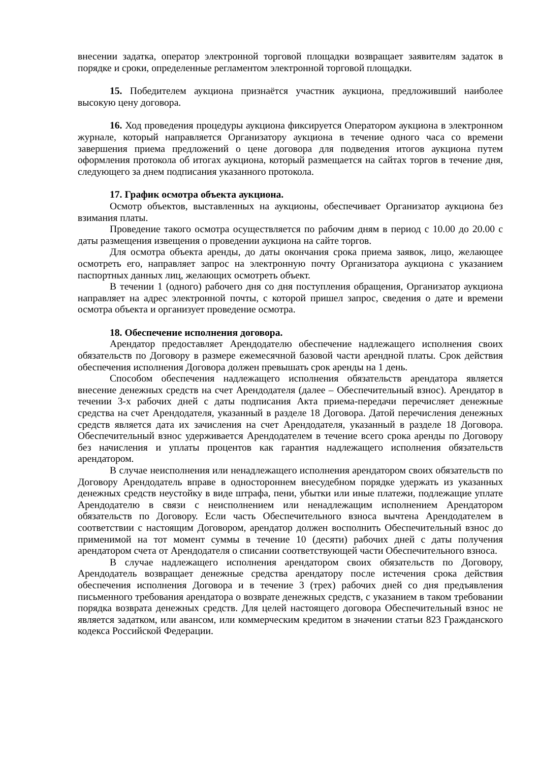внесении задатка, оператор электронной торговой площадки возвращает заявителям задаток в порядке и сроки, определенные регламентом электронной торговой площадки.
15. Победителем аукциона признаётся участник аукциона, предложивший наиболее высокую цену договора.
16. Ход проведения процедуры аукциона фиксируется Оператором аукциона в электронном журнале, который направляется Организатору аукциона в течение одного часа со времени завершения приема предложений о цене договора для подведения итогов аукциона путем оформления протокола об итогах аукциона, который размещается на сайтах торгов в течение дня, следующего за днем подписания указанного протокола.
17. График осмотра объекта аукциона.
Осмотр объектов, выставленных на аукционы, обеспечивает Организатор аукциона без взимания платы.
Проведение такого осмотра осуществляется по рабочим дням в период с 10.00 до 20.00 с даты размещения извещения о проведении аукциона на сайте торгов.
Для осмотра объекта аренды, до даты окончания срока приема заявок, лицо, желающее осмотреть его, направляет запрос на электронную почту Организатора аукциона с указанием паспортных данных лиц, желающих осмотреть объект.
В течении 1 (одного) рабочего дня со дня поступления обращения, Организатор аукциона направляет на адрес электронной почты, с которой пришел запрос, сведения о дате и времени осмотра объекта и организует проведение осмотра.
18. Обеспечение исполнения договора.
Арендатор предоставляет Арендодателю обеспечение надлежащего исполнения своих обязательств по Договору в размере ежемесячной базовой части арендной платы. Срок действия обеспечения исполнения Договора должен превышать срок аренды на 1 день.
Способом обеспечения надлежащего исполнения обязательств арендатора является внесение денежных средств на счет Арендодателя (далее – Обеспечительный взнос). Арендатор в течении 3-х рабочих дней с даты подписания Акта приема-передачи перечисляет денежные средства на счет Арендодателя, указанный в разделе 18 Договора. Датой перечисления денежных средств является дата их зачисления на счет Арендодателя, указанный в разделе 18 Договора. Обеспечительный взнос удерживается Арендодателем в течение всего срока аренды по Договору без начисления и уплаты процентов как гарантия надлежащего исполнения обязательств арендатором.
В случае неисполнения или ненадлежащего исполнения арендатором своих обязательств по Договору Арендодатель вправе в одностороннем внесудебном порядке удержать из указанных денежных средств неустойку в виде штрафа, пени, убытки или иные платежи, подлежащие уплате Арендодателю в связи с неисполнением или ненадлежащим исполнением Арендатором обязательств по Договору. Если часть Обеспечительного взноса вычтена Арендодателем в соответствии с настоящим Договором, арендатор должен восполнить Обеспечительный взнос до применимой на тот момент суммы в течение 10 (десяти) рабочих дней с даты получения арендатором счета от Арендодателя о списании соответствующей части Обеспечительного взноса.
В случае надлежащего исполнения арендатором своих обязательств по Договору, Арендодатель возвращает денежные средства арендатору после истечения срока действия обеспечения исполнения Договора и в течение 3 (трех) рабочих дней со дня предъявления письменного требования арендатора о возврате денежных средств, с указанием в таком требовании порядка возврата денежных средств. Для целей настоящего договора Обеспечительный взнос не является задатком, или авансом, или коммерческим кредитом в значении статьи 823 Гражданского кодекса Российской Федерации.